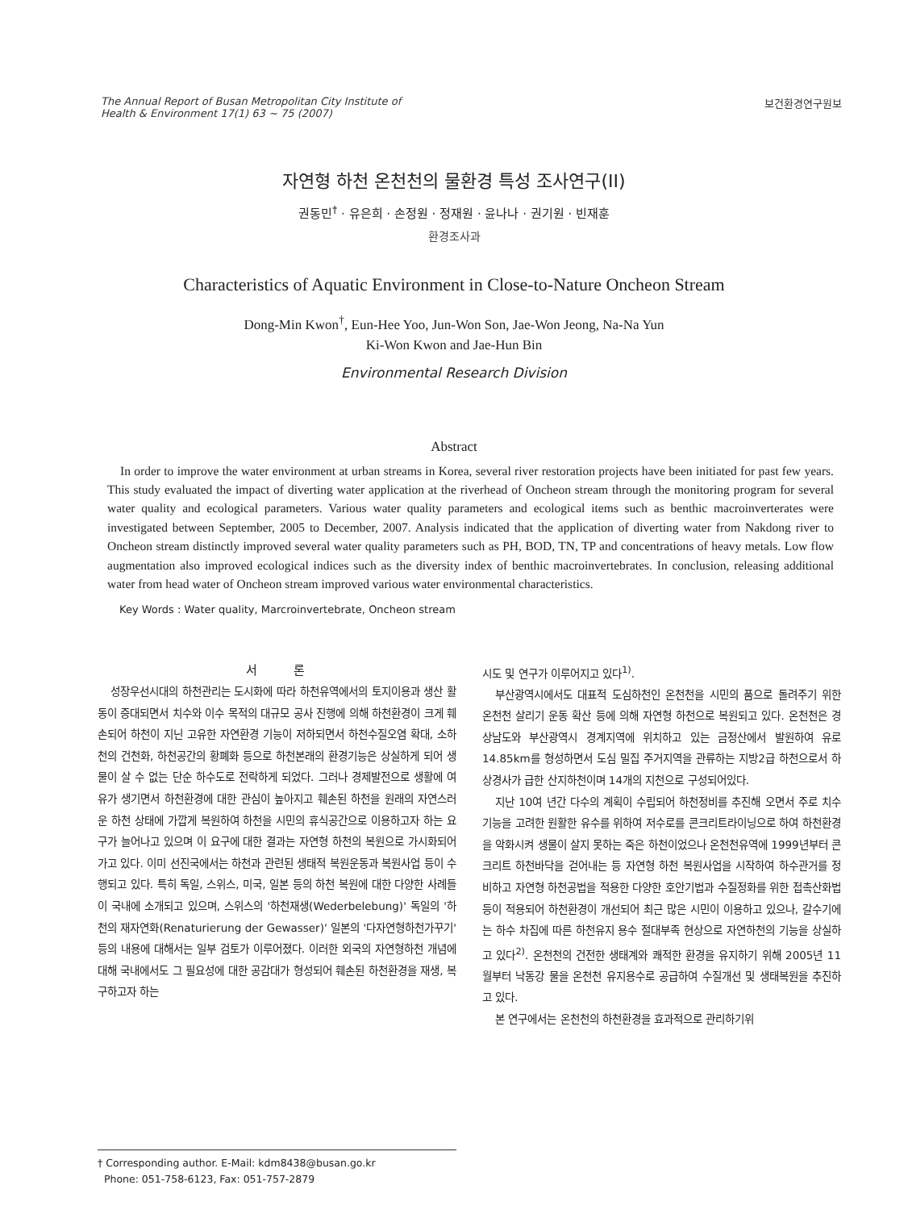The Annual Report of Busan Metropolitan City Institute of
Health & Environment 17(1) 63 ~ 75 (2007)
보건환경연구원보
자연형 하천 온천천의 물환경 특성 조사연구(II)
권동민<sup>†</sup> · 유은희 · 손정원 · 정재원 · 윤나나 · 권기원 · 빈재훈
환경조사과
Characteristics of Aquatic Environment in Close-to-Nature Oncheon Stream
Dong-Min Kwon<sup>†</sup>, Eun-Hee Yoo, Jun-Won Son, Jae-Won Jeong, Na-Na Yun
Ki-Won Kwon and Jae-Hun Bin
Environmental Research Division
Abstract
In order to improve the water environment at urban streams in Korea, several river restoration projects have been initiated for past few years. This study evaluated the impact of diverting water application at the riverhead of Oncheon stream through the monitoring program for several water quality and ecological parameters. Various water quality parameters and ecological items such as benthic macroinverterates were investigated between September, 2005 to December, 2007. Analysis indicated that the application of diverting water from Nakdong river to Oncheon stream distinctly improved several water quality parameters such as PH, BOD, TN, TP and concentrations of heavy metals. Low flow augmentation also improved ecological indices such as the diversity index of benthic macroinvertebrates. In conclusion, releasing additional water from head water of Oncheon stream improved various water environmental characteristics.
Key Words : Water quality, Marcroinvertebrate, Oncheon stream
서 론
성장우선시대의 하천관리는 도시화에 따라 하천유역에서의 토지이용과 생산 활동이 증대되면서 치수와 이수 목적의 대규모 공사 진행에 의해 하천환경이 크게 훼손되어 하천이 지닌 고유한 자연환경 기능이 저하되면서 하천수질오염 확대, 소하천의 건천화, 하천공간의 황폐화 등으로 하천본래의 환경기능은 상실하게 되어 생물이 살 수 없는 단순 하수도로 전락하게 되었다. 그러나 경제발전으로 생활에 여유가 생기면서 하천환경에 대한 관심이 높아지고 훼손된 하천을 원래의 자연스러운 하천 상태에 가깝게 복원하여 하천을 시민의 휴식공간으로 이용하고자 하는 요구가 늘어나고 있으며 이 요구에 대한 결과는 자연형 하천의 복원으로 가시화되어 가고 있다. 이미 선진국에서는 하천과 관련된 생태적 복원운동과 복원사업 등이 수행되고 있다. 특히 독일, 스위스, 미국, 일본 등의 하천 복원에 대한 다양한 사례들이 국내에 소개되고 있으며, 스위스의 '하천재생(Wederbelebung)' 독일의 '하천의 재자연화(Renaturierung der Gewasser)' 일본의 '다자연형하천가꾸기' 등의 내용에 대해서는 일부 검토가 이루어졌다. 이러한 외국의 자연형하천 개념에 대해 국내에서도 그 필요성에 대한 공감대가 형성되어 훼손된 하천환경을 재생, 복구하고자 하는
시도 및 연구가 이루어지고 있다<sup>1)</sup>.
부산광역시에서도 대표적 도심하천인 온천천을 시민의 품으로 돌려주기 위한 온천천 살리기 운동 확산 등에 의해 자연형 하천으로 복원되고 있다. 온천천은 경상남도와 부산광역시 경계지역에 위치하고 있는 금정산에서 발원하여 유로 14.85km를 형성하면서 도심 밀집 주거지역을 관류하는 지방2급 하천으로서 하상경사가 급한 산지하천이며 14개의 지천으로 구성되어있다.
지난 10여 년간 다수의 계획이 수립되어 하천정비를 추진해 오면서 주로 치수기능을 고려한 원활한 유수를 위하여 저수로를 콘크리트라이닝으로 하여 하천환경을 악화시켜 생물이 살지 못하는 죽은 하천이었으나 온천천유역에 1999년부터 콘크리트 하천바닥을 걷어내는 등 자연형 하천 복원사업을 시작하여 하수관거를 정비하고 자연형 하천공법을 적용한 다양한 호안기법과 수질정화를 위한 접촉산화법 등이 적용되어 하천환경이 개선되어 최근 많은 시민이 이용하고 있으나, 갈수기에는 하수 차집에 따른 하천유지 용수 절대부족 현상으로 자연하천의 기능을 상실하고 있다<sup>2)</sup>. 온천천의 건전한 생태계와 쾌적한 환경을 유지하기 위해 2005년 11월부터 낙동강 물을 온천천 유지용수로 공급하여 수질개선 및 생태복원을 추진하고 있다.
본 연구에서는 온천천의 하천환경을 효과적으로 관리하기위
† Corresponding author. E-Mail: kdm8438@busan.go.kr
Phone: 051-758-6123, Fax: 051-757-2879